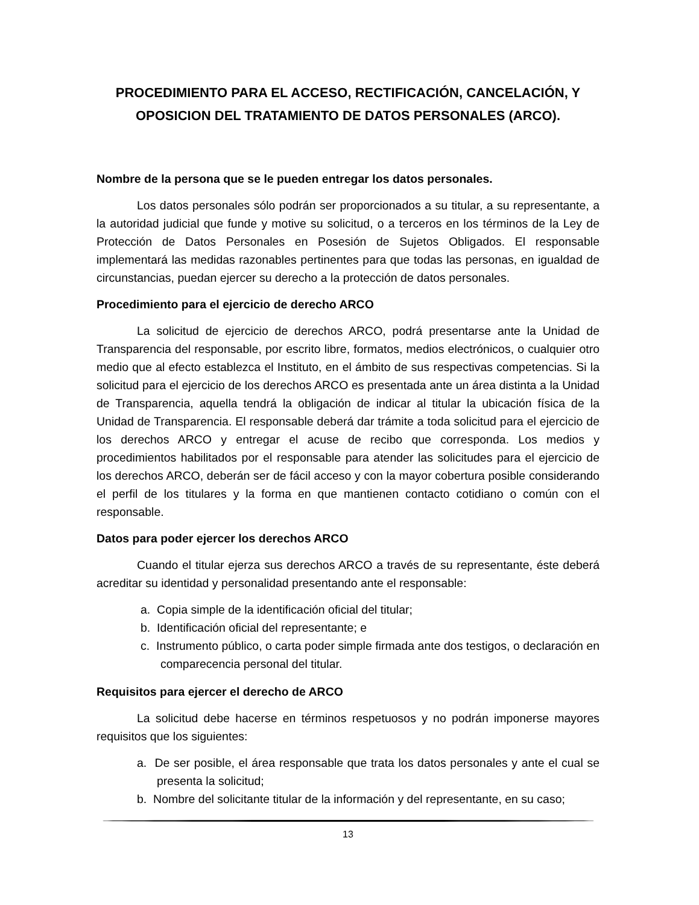PROCEDIMIENTO PARA EL ACCESO, RECTIFICACIÓN, CANCELACIÓN, Y OPOSICION DEL TRATAMIENTO DE DATOS PERSONALES (ARCO).
Nombre de la persona que se le pueden entregar los datos personales.
Los datos personales sólo podrán ser proporcionados a su titular, a su representante, a la autoridad judicial que funde y motive su solicitud, o a terceros en los términos de la Ley de Protección de Datos Personales en Posesión de Sujetos Obligados. El responsable implementará las medidas razonables pertinentes para que todas las personas, en igualdad de circunstancias, puedan ejercer su derecho a la protección de datos personales.
Procedimiento para el ejercicio de derecho ARCO
La solicitud de ejercicio de derechos ARCO, podrá presentarse ante la Unidad de Transparencia del responsable, por escrito libre, formatos, medios electrónicos, o cualquier otro medio que al efecto establezca el Instituto, en el ámbito de sus respectivas competencias. Si la solicitud para el ejercicio de los derechos ARCO es presentada ante un área distinta a la Unidad de Transparencia, aquella tendrá la obligación de indicar al titular la ubicación física de la Unidad de Transparencia. El responsable deberá dar trámite a toda solicitud para el ejercicio de los derechos ARCO y entregar el acuse de recibo que corresponda. Los medios y procedimientos habilitados por el responsable para atender las solicitudes para el ejercicio de los derechos ARCO, deberán ser de fácil acceso y con la mayor cobertura posible considerando el perfil de los titulares y la forma en que mantienen contacto cotidiano o común con el responsable.
Datos para poder ejercer los derechos ARCO
Cuando el titular ejerza sus derechos ARCO a través de su representante, éste deberá acreditar su identidad y personalidad presentando ante el responsable:
a. Copia simple de la identificación oficial del titular;
b. Identificación oficial del representante; e
c. Instrumento público, o carta poder simple firmada ante dos testigos, o declaración en comparecencia personal del titular.
Requisitos para ejercer el derecho de ARCO
La solicitud debe hacerse en términos respetuosos y no podrán imponerse mayores requisitos que los siguientes:
a. De ser posible, el área responsable que trata los datos personales y ante el cual se presenta la solicitud;
b. Nombre del solicitante titular de la información y del representante, en su caso;
13